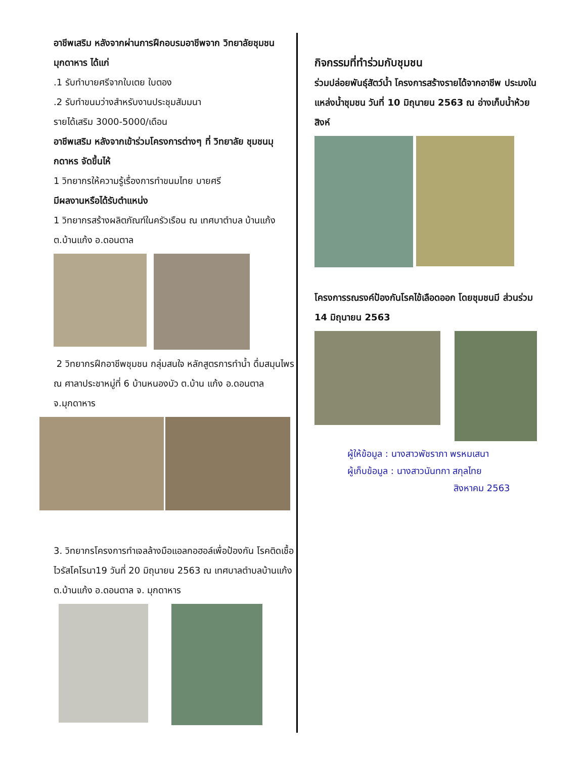อาชีพเสริม หลังจากผ่านการฝึกอบรมอาชีพจาก วิทยาลัยชุมชนมุกดาหาร ได้แก่
.1 รับทำบายศรีจากใบเตย ใบตอง
.2 รับทำขนมว่างสำหรับงานประชุมสัมมนา
รายได้เสริม 3000-5000/เดือน
อาชีพเสริม หลังจากเข้าร่วมโครงการต่างๆ ที่ วิทยาลัย ชุมชนมุกดาหร จัดขึ้นไห้
1 วิทยากรให้ความรู้เรื่องการทำขนมไทย บายศรี
มีผลงานหรือได้รับตำแหน่ง
1 วิทยากรสร้างผลิตภัณฑ์ในครัวเรือน ณ เทศบาตำบล บ้านแก้ง ต.บ้านแก้ง อ.ดอนตาล
2 วิทยากรฝึกอาชีพชุมชน กลุ่มสนใจ หลักสูตรการทำน้ำ ดื่มสมุนไพร ณ ศาลาประชาหมู่ที่ 6 บ้านหนองบัว ต.บ้าน แก้ง อ.ดอนตาล จ.มุกดาหาร
3. วิทยากรโครงการทำเจลล้างมือแอลกอฮอล์เพื่อป้องกัน โรคติดเชื้อไวรัสโคโรนา19 วันที่ 20 มิถุนายน 2563 ณ เทศบาลตำบลบ้านแก้ง ต.บ้านแก้ง อ.ดอนตาล จ. มุกดาหาร
กิจกรรมที่ทำร่วมกับชุมชน
ร่วมปล่อยพันธุ์สัตว์น้ำ โครงการสร้างรายได้จากอาชีพ ประมงในแหล่งน้ำชุมชน วันที่ 10 มิถุนายน 2563 ณ อ่างเก็บน้ำห้วยสิงห์
โครงการรณรงค์ป้องกันโรคไข้เลือดออก โดยชุมชนมี ส่วนร่วม 14 มิถุนายน 2563
ผู้ให้ข้อมูล : นางสาวพัชราภา พรหมเสนา
ผู้เก็บข้อมูล : นางสาวนันทกา สกุลไทย
สิงหาคม 2563